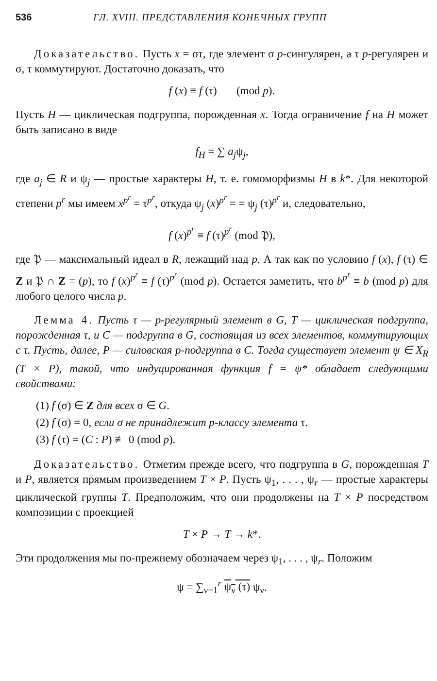536 ГЛ. XVIII. ПРЕДСТАВЛЕНИЯ КОНЕЧНЫХ ГРУПП
Доказательство. Пусть x = στ, где элемент σ p-сингулярен, а τ p-регулярен и σ, τ коммутируют. Достаточно доказать, что
f (x) ≡ f (τ) (mod p).
Пусть H — циклическая подгруппа, порожденная x. Тогда ограничение f на H может быть записано в виде
f<sub>H</sub> = ∑ a<sub>j</sub>ψ<sub>j</sub>,
где a<sub>j</sub> ∈ R и ψ<sub>j</sub> — простые характеры H, т. е. гомоморфизмы H в k*. Для некоторой степени p<sup>r</sup> мы имеем x<sup>p<sup>r</sup></sup> = τ<sup>p<sup>r</sup></sup>, откуда ψ<sub>j</sub> (x)<sup>p<sup>r</sup></sup> = = ψ<sub>j</sub> (τ)<sup>p<sup>r</sup></sup> и, следовательно,
f (x)<sup>p<sup>r</sup></sup> ≡ f (τ)<sup>p<sup>r</sup></sup> (mod 𝔓),
где 𝔓 — максимальный идеал в R, лежащий над p. А так как по условию f (x), f (τ) ∈ Z и 𝔓 ∩ Z = (p), то f (x)<sup>p<sup>r</sup></sup> ≡ f (τ)<sup>p<sup>r</sup></sup> (mod p). Остается заметить, что b<sup>p<sup>r</sup></sup> ≡ b (mod p) для любого целого числа p.
Лемма 4. Пусть τ — p-регулярный элемент в G, T — циклическая подгруппа, порожденная τ, и C — подгруппа в G, состоящая из всех элементов, коммутирующих с τ. Пусть, далее, P — силовская p-подгруппа в C. Тогда существует элемент ψ ∈ X<sub>R</sub> (T × P), такой, что индуцированная функция f = ψ* обладает следующими свойствами:
(1) f (σ) ∈ Z для всех σ ∈ G.
(2) f (σ) = 0, если σ не принадлежит p-классу элемента τ.
(3) f (τ) = (C : P) ≢ 0 (mod p).
Доказательство. Отметим прежде всего, что подгруппа в G, порожденная T и P, является прямым произведением T × P. Пусть ψ<sub>1</sub>, . . . , ψ<sub>r</sub> — простые характеры циклической группы T. Предположим, что они продолжены на T × P посредством композиции с проекцией
T × P → T → k*.
Эти продолжения мы по-прежнему обозначаем через ψ<sub>1</sub>, . . . , ψ<sub>r</sub>. Положим
ψ = ∑<sub>ν=1</sub><sup>r</sup> ψ<sub>ν</sub> (τ) ψ<sub>ν</sub>.